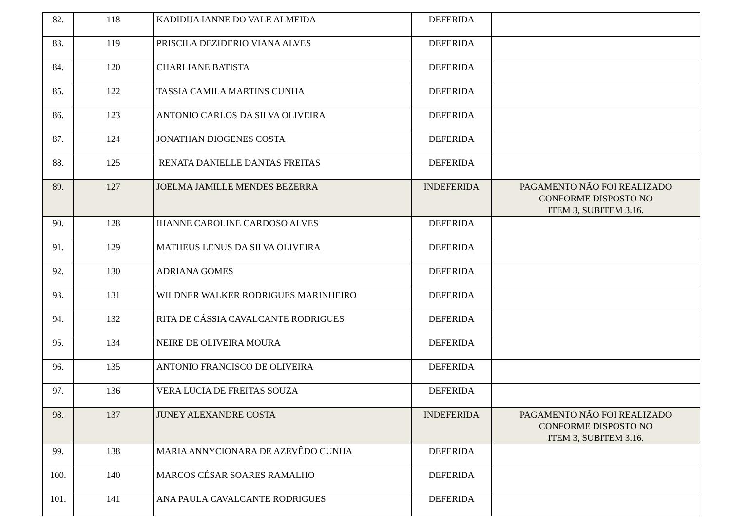| 82. | 118 | KADIDIJA IANNE DO VALE ALMEIDA | DEFERIDA | |
| 83. | 119 | PRISCILA DEZIDERIO VIANA ALVES | DEFERIDA | |
| 84. | 120 | CHARLIANE BATISTA | DEFERIDA | |
| 85. | 122 | TASSIA CAMILA MARTINS CUNHA | DEFERIDA | |
| 86. | 123 | ANTONIO CARLOS DA SILVA OLIVEIRA | DEFERIDA | |
| 87. | 124 | JONATHAN DIOGENES COSTA | DEFERIDA | |
| 88. | 125 | RENATA DANIELLE DANTAS FREITAS | DEFERIDA | |
| 89. | 127 | JOELMA JAMILLE MENDES BEZERRA | INDEFERIDA | PAGAMENTO NÃO FOI REALIZADO CONFORME DISPOSTO NO ITEM 3, SUBITEM 3.16. |
| 90. | 128 | IHANNE CAROLINE CARDOSO ALVES | DEFERIDA | |
| 91. | 129 | MATHEUS LENUS DA SILVA OLIVEIRA | DEFERIDA | |
| 92. | 130 | ADRIANA GOMES | DEFERIDA | |
| 93. | 131 | WILDNER WALKER RODRIGUES MARINHEIRO | DEFERIDA | |
| 94. | 132 | RITA DE CÁSSIA CAVALCANTE RODRIGUES | DEFERIDA | |
| 95. | 134 | NEIRE DE OLIVEIRA MOURA | DEFERIDA | |
| 96. | 135 | ANTONIO FRANCISCO DE OLIVEIRA | DEFERIDA | |
| 97. | 136 | VERA LUCIA DE FREITAS SOUZA | DEFERIDA | |
| 98. | 137 | JUNEY ALEXANDRE COSTA | INDEFERIDA | PAGAMENTO NÃO FOI REALIZADO CONFORME DISPOSTO NO ITEM 3, SUBITEM 3.16. |
| 99. | 138 | MARIA ANNYCIONARA DE AZEVÊDO CUNHA | DEFERIDA | |
| 100. | 140 | MARCOS CÉSAR SOARES RAMALHO | DEFERIDA | |
| 101. | 141 | ANA PAULA CAVALCANTE RODRIGUES | DEFERIDA | |